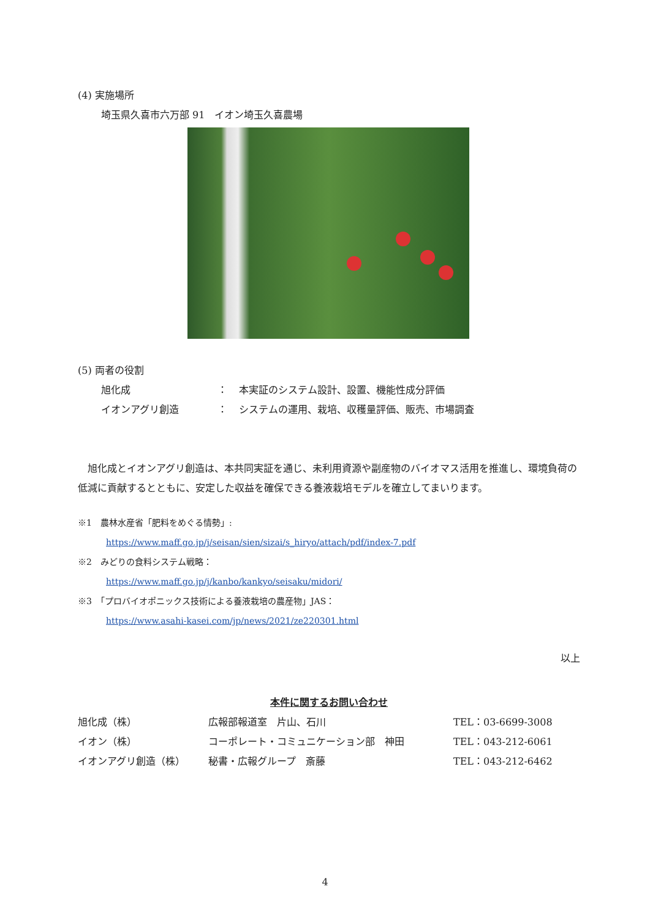(4) 実施場所
埼玉県久喜市六万部 91　イオン埼玉久喜農場
(5) 両者の役割
| 旭化成 | ： | 本実証のシステム設計、設置、機能性成分評価 |
| イオンアグリ創造 | ： | システムの運用、栽培、収穫量評価、販売、市場調査 |
　旭化成とイオンアグリ創造は、本共同実証を通じ、未利用資源や副産物のバイオマス活用を推進し、環境負荷の低減に貢献するとともに、安定した収益を確保できる養液栽培モデルを確立してまいります。
※1　農林水産省「肥料をめぐる情勢」:
https://www.maff.go.jp/j/seisan/sien/sizai/s_hiryo/attach/pdf/index-7.pdf
※2　みどりの食料システム戦略：
https://www.maff.go.jp/j/kanbo/kankyo/seisaku/midori/
※3　「プロバイオポニックス技術による養液栽培の農産物」JAS：
https://www.asahi-kasei.com/jp/news/2021/ze220301.html
以上
本件に関するお問い合わせ
| 旭化成（株） | 広報部報道室 片山、石川 | TEL：03-6699-3008 |
| イオン（株） | コーポレート・コミュニケーション部 神田 | TEL：043-212-6061 |
| イオンアグリ創造（株） | 秘書・広報グループ 斎藤 | TEL：043-212-6462 |
4